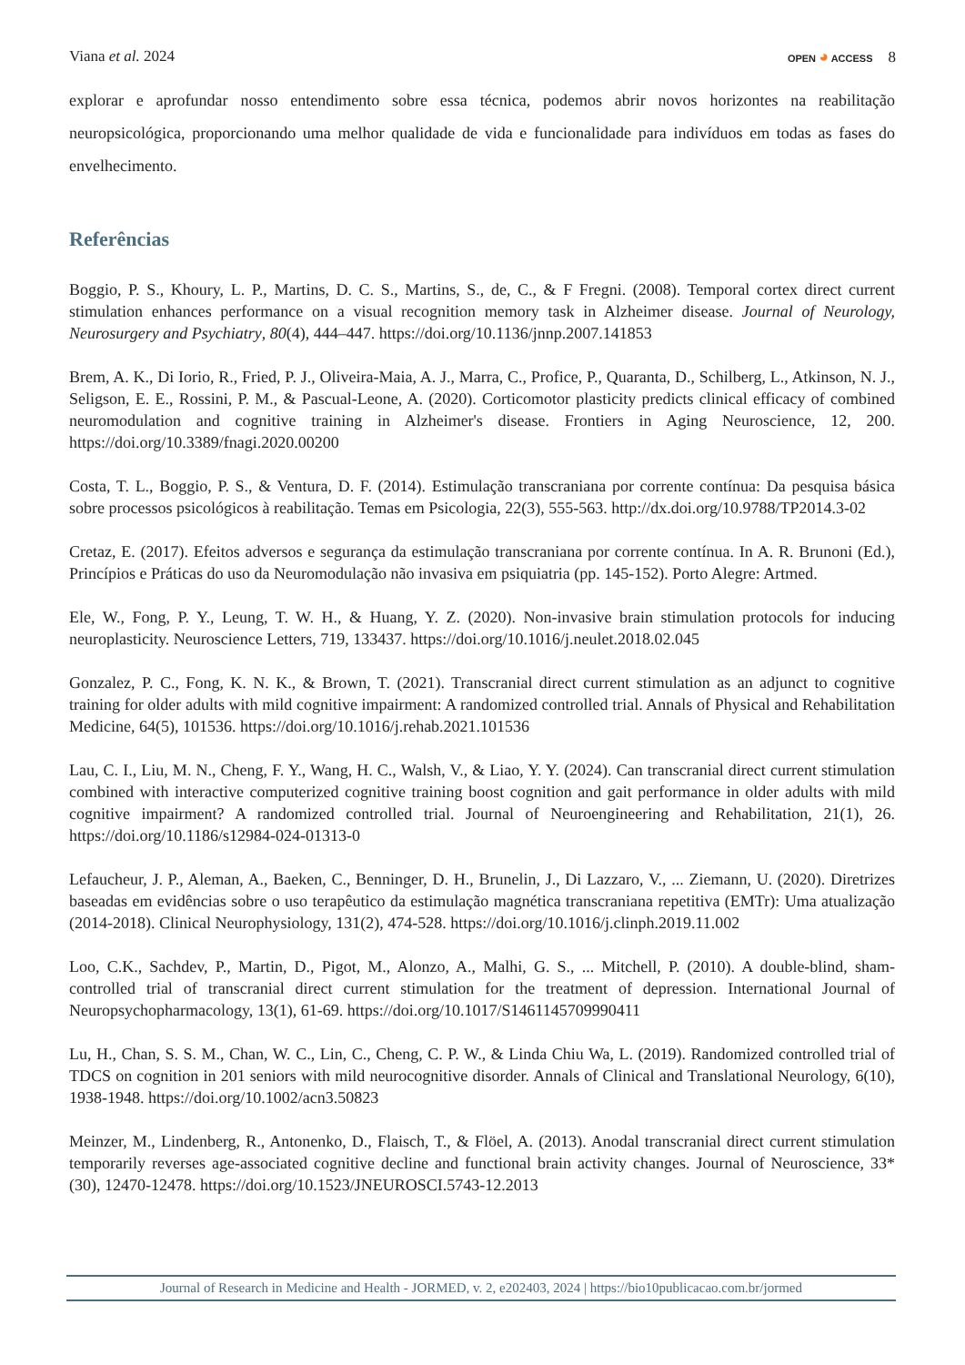Viana et al. 2024 OPEN ◕ ACCESS 8
explorar e aprofundar nosso entendimento sobre essa técnica, podemos abrir novos horizontes na reabilitação neuropsicológica, proporcionando uma melhor qualidade de vida e funcionalidade para indivíduos em todas as fases do envelhecimento.
Referências
Boggio, P. S., Khoury, L. P., Martins, D. C. S., Martins, S., de, C., & F Fregni. (2008). Temporal cortex direct current stimulation enhances performance on a visual recognition memory task in Alzheimer disease. Journal of Neurology, Neurosurgery and Psychiatry, 80(4), 444–447. https://doi.org/10.1136/jnnp.2007.141853
Brem, A. K., Di Iorio, R., Fried, P. J., Oliveira-Maia, A. J., Marra, C., Profice, P., Quaranta, D., Schilberg, L., Atkinson, N. J., Seligson, E. E., Rossini, P. M., & Pascual-Leone, A. (2020). Corticomotor plasticity predicts clinical efficacy of combined neuromodulation and cognitive training in Alzheimer's disease. Frontiers in Aging Neuroscience, 12, 200. https://doi.org/10.3389/fnagi.2020.00200
Costa, T. L., Boggio, P. S., & Ventura, D. F. (2014). Estimulação transcraniana por corrente contínua: Da pesquisa básica sobre processos psicológicos à reabilitação. Temas em Psicologia, 22(3), 555-563. http://dx.doi.org/10.9788/TP2014.3-02
Cretaz, E. (2017). Efeitos adversos e segurança da estimulação transcraniana por corrente contínua. In A. R. Brunoni (Ed.), Princípios e Práticas do uso da Neuromodulação não invasiva em psiquiatria (pp. 145-152). Porto Alegre: Artmed.
Ele, W., Fong, P. Y., Leung, T. W. H., & Huang, Y. Z. (2020). Non-invasive brain stimulation protocols for inducing neuroplasticity. Neuroscience Letters, 719, 133437. https://doi.org/10.1016/j.neulet.2018.02.045
Gonzalez, P. C., Fong, K. N. K., & Brown, T. (2021). Transcranial direct current stimulation as an adjunct to cognitive training for older adults with mild cognitive impairment: A randomized controlled trial. Annals of Physical and Rehabilitation Medicine, 64(5), 101536. https://doi.org/10.1016/j.rehab.2021.101536
Lau, C. I., Liu, M. N., Cheng, F. Y., Wang, H. C., Walsh, V., & Liao, Y. Y. (2024). Can transcranial direct current stimulation combined with interactive computerized cognitive training boost cognition and gait performance in older adults with mild cognitive impairment? A randomized controlled trial. Journal of Neuroengineering and Rehabilitation, 21(1), 26. https://doi.org/10.1186/s12984-024-01313-0
Lefaucheur, J. P., Aleman, A., Baeken, C., Benninger, D. H., Brunelin, J., Di Lazzaro, V., ... Ziemann, U. (2020). Diretrizes baseadas em evidências sobre o uso terapêutico da estimulação magnética transcraniana repetitiva (EMTr): Uma atualização (2014-2018). Clinical Neurophysiology, 131(2), 474-528. https://doi.org/10.1016/j.clinph.2019.11.002
Loo, C.K., Sachdev, P., Martin, D., Pigot, M., Alonzo, A., Malhi, G. S., ... Mitchell, P. (2010). A double-blind, sham-controlled trial of transcranial direct current stimulation for the treatment of depression. International Journal of Neuropsychopharmacology, 13(1), 61-69. https://doi.org/10.1017/S1461145709990411
Lu, H., Chan, S. S. M., Chan, W. C., Lin, C., Cheng, C. P. W., & Linda Chiu Wa, L. (2019). Randomized controlled trial of TDCS on cognition in 201 seniors with mild neurocognitive disorder. Annals of Clinical and Translational Neurology, 6(10), 1938-1948. https://doi.org/10.1002/acn3.50823
Meinzer, M., Lindenberg, R., Antonenko, D., Flaisch, T., & Flöel, A. (2013). Anodal transcranial direct current stimulation temporarily reverses age-associated cognitive decline and functional brain activity changes. Journal of Neuroscience, 33*(30), 12470-12478. https://doi.org/10.1523/JNEUROSCI.5743-12.2013
Journal of Research in Medicine and Health - JORMED, v. 2, e202403, 2024 | https://bio10publicacao.com.br/jormed